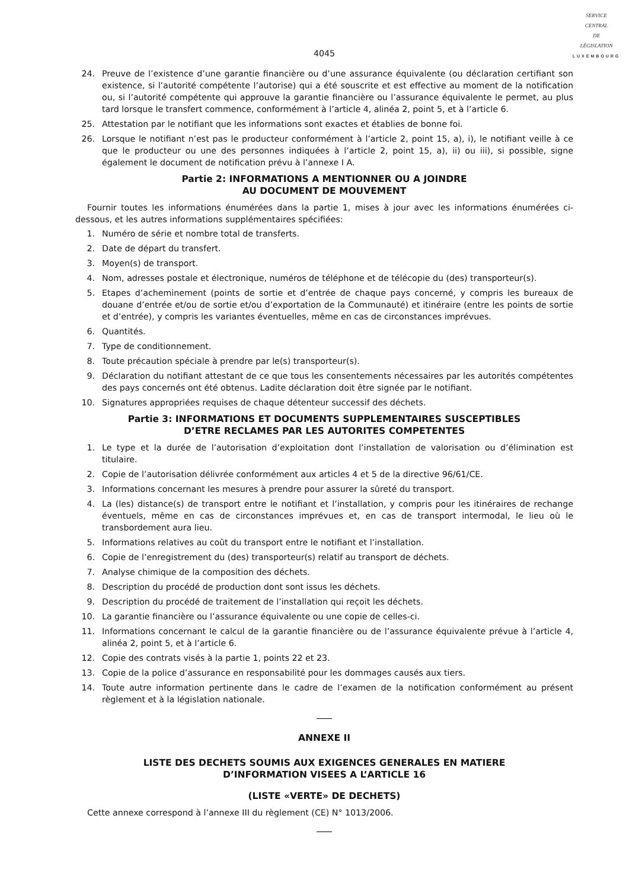SERVICE
CENTRAL
DE
LÉGISLATION
LUXEMBOURG
4045
24. Preuve de l’existence d’une garantie financière ou d’une assurance équivalente (ou déclaration certifiant son existence, si l’autorité compétente l’autorise) qui a été souscrite et est effective au moment de la notification ou, si l’autorité compétente qui approuve la garantie financière ou l’assurance équivalente le permet, au plus tard lorsque le transfert commence, conformément à l’article 4, alinéa 2, point 5, et à l’article 6.
25. Attestation par le notifiant que les informations sont exactes et établies de bonne foi.
26. Lorsque le notifiant n’est pas le producteur conformément à l’article 2, point 15, a), i), le notifiant veille à ce que le producteur ou une des personnes indiquées à l’article 2, point 15, a), ii) ou iii), si possible, signe également le document de notification prévu à l’annexe I A.
Partie 2: INFORMATIONS A MENTIONNER OU A JOINDRE
AU DOCUMENT DE MOUVEMENT
Fournir toutes les informations énumérées dans la partie 1, mises à jour avec les informations énumérées ci-dessous, et les autres informations supplémentaires spécifiées:
1. Numéro de série et nombre total de transferts.
2. Date de départ du transfert.
3. Moyen(s) de transport.
4. Nom, adresses postale et électronique, numéros de téléphone et de télécopie du (des) transporteur(s).
5. Etapes d’acheminement (points de sortie et d’entrée de chaque pays concerné, y compris les bureaux de douane d’entrée et/ou de sortie et/ou d’exportation de la Communauté) et itinéraire (entre les points de sortie et d’entrée), y compris les variantes éventuelles, même en cas de circonstances imprévues.
6. Quantités.
7. Type de conditionnement.
8. Toute précaution spéciale à prendre par le(s) transporteur(s).
9. Déclaration du notifiant attestant de ce que tous les consentements nécessaires par les autorités compétentes des pays concernés ont été obtenus. Ladite déclaration doit être signée par le notifiant.
10. Signatures appropriées requises de chaque détenteur successif des déchets.
Partie 3: INFORMATIONS ET DOCUMENTS SUPPLEMENTAIRES SUSCEPTIBLES
D’ETRE RECLAMES PAR LES AUTORITES COMPETENTES
1. Le type et la durée de l’autorisation d’exploitation dont l’installation de valorisation ou d’élimination est titulaire.
2. Copie de l’autorisation délivrée conformément aux articles 4 et 5 de la directive 96/61/CE.
3. Informations concernant les mesures à prendre pour assurer la sûreté du transport.
4. La (les) distance(s) de transport entre le notifiant et l’installation, y compris pour les itinéraires de rechange éventuels, même en cas de circonstances imprévues et, en cas de transport intermodal, le lieu où le transbordement aura lieu.
5. Informations relatives au coût du transport entre le notifiant et l’installation.
6. Copie de l’enregistrement du (des) transporteur(s) relatif au transport de déchets.
7. Analyse chimique de la composition des déchets.
8. Description du procédé de production dont sont issus les déchets.
9. Description du procédé de traitement de l’installation qui reçoit les déchets.
10. La garantie financière ou l’assurance équivalente ou une copie de celles-ci.
11. Informations concernant le calcul de la garantie financière ou de l’assurance équivalente prévue à l’article 4, alinéa 2, point 5, et à l’article 6.
12. Copie des contrats visés à la partie 1, points 22 et 23.
13. Copie de la police d’assurance en responsabilité pour les dommages causés aux tiers.
14. Toute autre information pertinente dans le cadre de l’examen de la notification conformément au présent règlement et à la législation nationale.
ANNEXE II
LISTE DES DECHETS SOUMIS AUX EXIGENCES GENERALES EN MATIERE
D’INFORMATION VISEES A L’ARTICLE 16
(LISTE «VERTE» DE DECHETS)
Cette annexe correspond à l’annexe III du règlement (CE) N° 1013/2006.